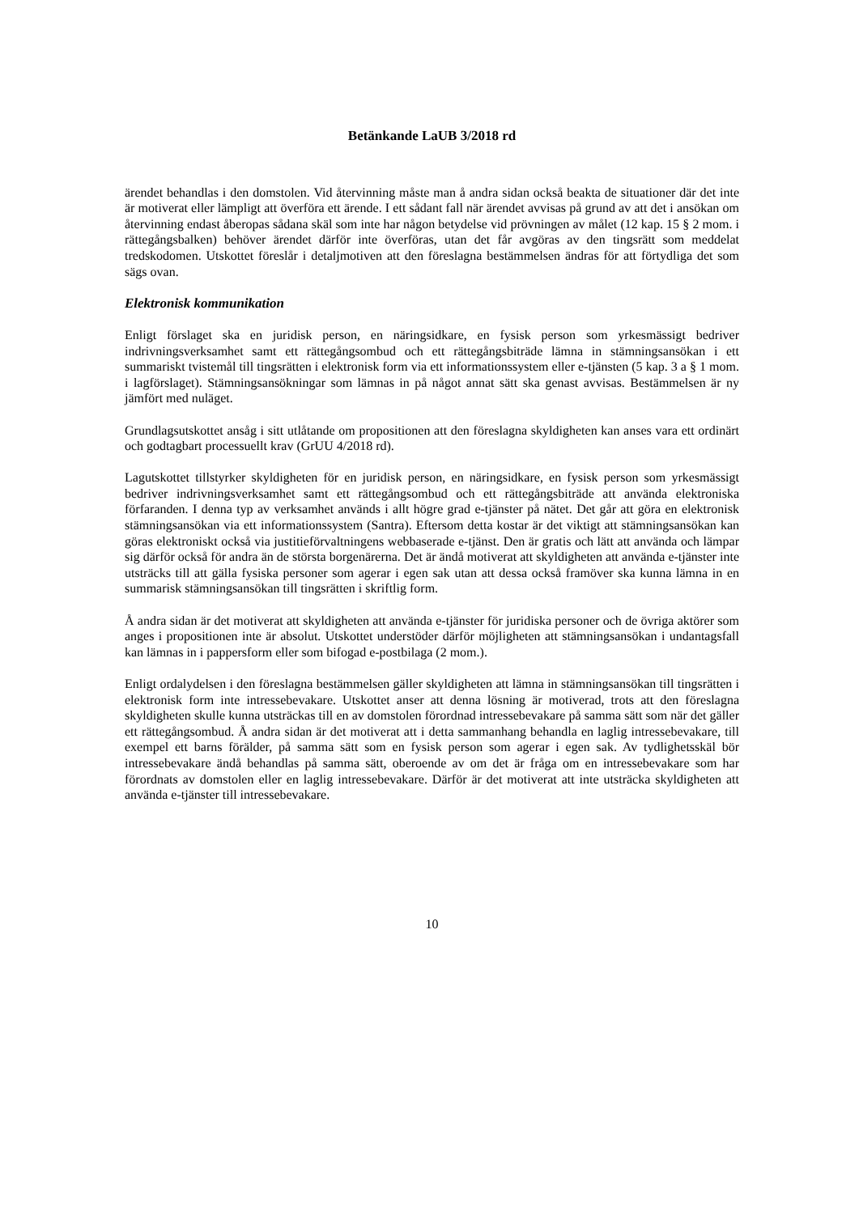Betänkande LaUB 3/2018 rd
ärendet behandlas i den domstolen. Vid återvinning måste man å andra sidan också beakta de situationer där det inte är motiverat eller lämpligt att överföra ett ärende. I ett sådant fall när ärendet avvisas på grund av att det i ansökan om återvinning endast åberopas sådana skäl som inte har någon betydelse vid prövningen av målet (12 kap. 15 § 2 mom. i rättegångsbalken) behöver ärendet därför inte överföras, utan det får avgöras av den tingsrätt som meddelat tredskodomen. Utskottet föreslår i detaljmotiven att den föreslagna bestämmelsen ändras för att förtydliga det som sägs ovan.
Elektronisk kommunikation
Enligt förslaget ska en juridisk person, en näringsidkare, en fysisk person som yrkesmässigt bedriver indrivningsverksamhet samt ett rättegångsombud och ett rättegångsbiträde lämna in stämningsansökan i ett summariskt tvistemål till tingsrätten i elektronisk form via ett informationssystem eller e-tjänsten (5 kap. 3 a § 1 mom. i lagförslaget). Stämningsansökningar som lämnas in på något annat sätt ska genast avvisas. Bestämmelsen är ny jämfört med nuläget.
Grundlagsutskottet ansåg i sitt utlåtande om propositionen att den föreslagna skyldigheten kan anses vara ett ordinärt och godtagbart processuellt krav (GrUU 4/2018 rd).
Lagutskottet tillstyrker skyldigheten för en juridisk person, en näringsidkare, en fysisk person som yrkesmässigt bedriver indrivningsverksamhet samt ett rättegångsombud och ett rättegångsbiträde att använda elektroniska förfaranden. I denna typ av verksamhet används i allt högre grad e-tjänster på nätet. Det går att göra en elektronisk stämningsansökan via ett informationssystem (Santra). Eftersom detta kostar är det viktigt att stämningsansökan kan göras elektroniskt också via justitieförvaltningens webbaserade e-tjänst. Den är gratis och lätt att använda och lämpar sig därför också för andra än de största borgenärerna. Det är ändå motiverat att skyldigheten att använda e-tjänster inte utsträcks till att gälla fysiska personer som agerar i egen sak utan att dessa också framöver ska kunna lämna in en summarisk stämningsansökan till tingsrätten i skriftlig form.
Å andra sidan är det motiverat att skyldigheten att använda e-tjänster för juridiska personer och de övriga aktörer som anges i propositionen inte är absolut. Utskottet understöder därför möjligheten att stämningsansökan i undantagsfall kan lämnas in i pappersform eller som bifogad e-postbilaga (2 mom.).
Enligt ordalydelsen i den föreslagna bestämmelsen gäller skyldigheten att lämna in stämningsansökan till tingsrätten i elektronisk form inte intressebevakare. Utskottet anser att denna lösning är motiverad, trots att den föreslagna skyldigheten skulle kunna utsträckas till en av domstolen förordnad intressebevakare på samma sätt som när det gäller ett rättegångsombud. Å andra sidan är det motiverat att i detta sammanhang behandla en laglig intressebevakare, till exempel ett barns förälder, på samma sätt som en fysisk person som agerar i egen sak. Av tydlighetsskäl bör intressebevakare ändå behandlas på samma sätt, oberoende av om det är fråga om en intressebevakare som har förordnats av domstolen eller en laglig intressebevakare. Därför är det motiverat att inte utsträcka skyldigheten att använda e-tjänster till intressebevakare.
10